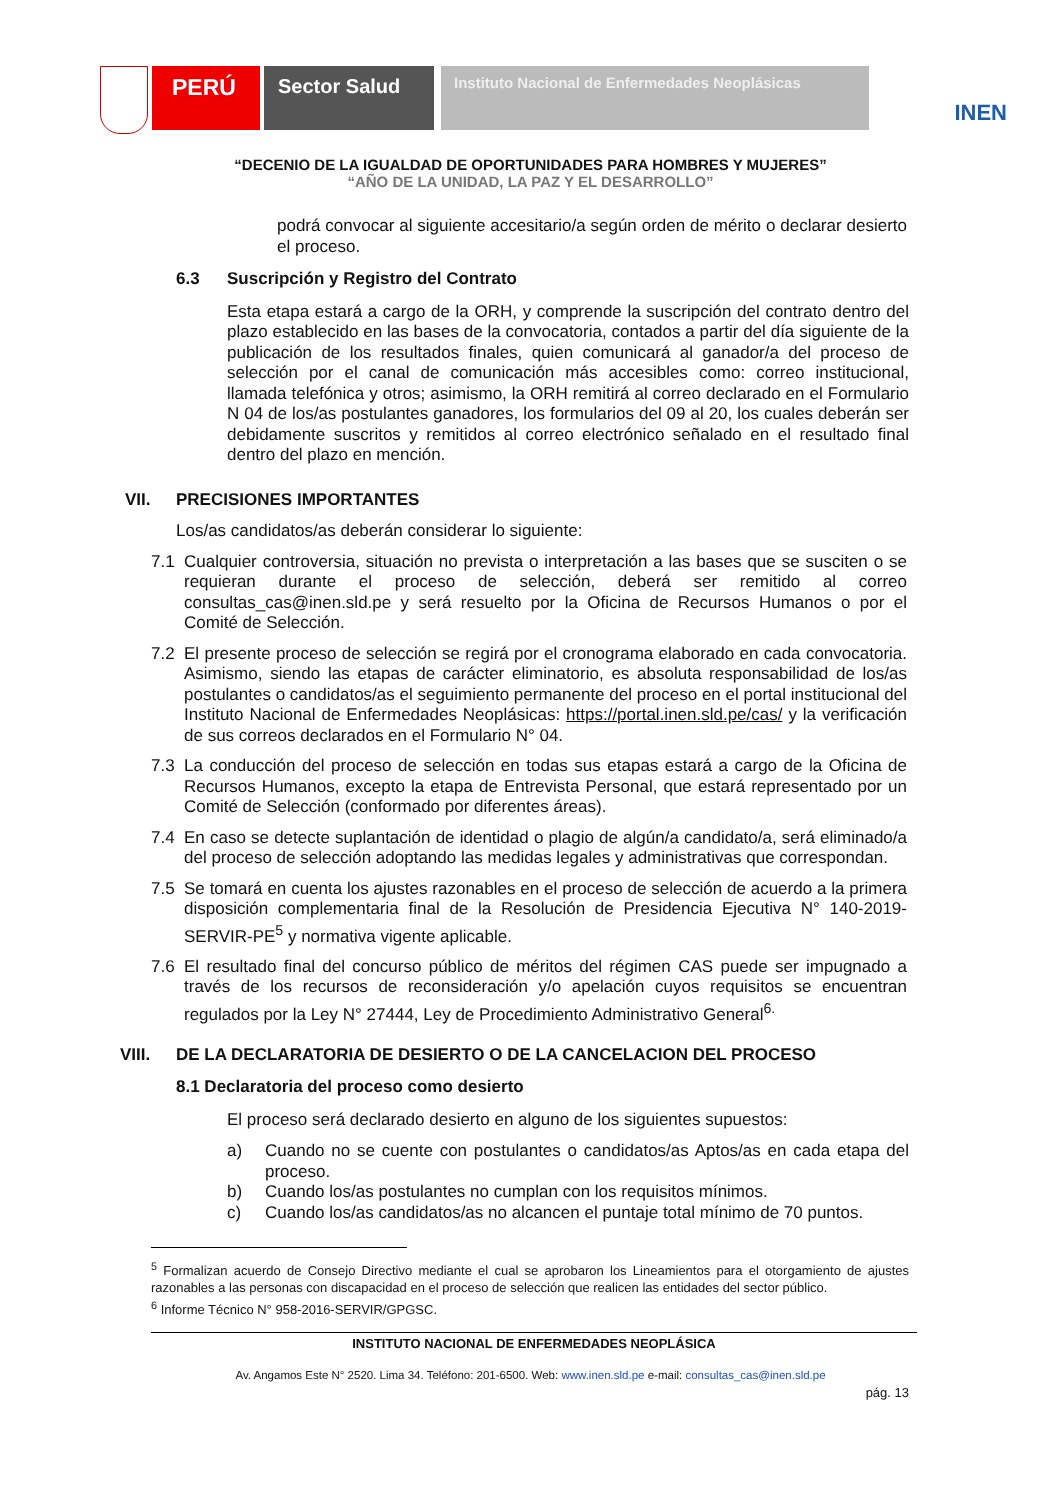PERÚ
Sector Salud
Instituto Nacional de Enfermedades Neoplásicas
INEN
“DECENIO DE LA IGUALDAD DE OPORTUNIDADES PARA HOMBRES Y MUJERES”
“AÑO DE LA UNIDAD, LA PAZ Y EL DESARROLLO”
podrá convocar al siguiente accesitario/a según orden de mérito o declarar desierto el proceso.
6.3 Suscripción y Registro del Contrato
Esta etapa estará a cargo de la ORH, y comprende la suscripción del contrato dentro del plazo establecido en las bases de la convocatoria, contados a partir del día siguiente de la publicación de los resultados finales, quien comunicará al ganador/a del proceso de selección por el canal de comunicación más accesibles como: correo institucional, llamada telefónica y otros; asimismo, la ORH remitirá al correo declarado en el Formulario N 04 de los/as postulantes ganadores, los formularios del 09 al 20, los cuales deberán ser debidamente suscritos y remitidos al correo electrónico señalado en el resultado final dentro del plazo en mención.
VII. PRECISIONES IMPORTANTES
Los/as candidatos/as deberán considerar lo siguiente:
7.1
Cualquier controversia, situación no prevista o interpretación a las bases que se susciten o se requieran durante el proceso de selección, deberá ser remitido al correo consultas_cas@inen.sld.pe y será resuelto por la Oficina de Recursos Humanos o por el Comité de Selección.
7.2
El presente proceso de selección se regirá por el cronograma elaborado en cada convocatoria. Asimismo, siendo las etapas de carácter eliminatorio, es absoluta responsabilidad de los/as postulantes o candidatos/as el seguimiento permanente del proceso en el portal institucional del Instituto Nacional de Enfermedades Neoplásicas: https://portal.inen.sld.pe/cas/ y la verificación de sus correos declarados en el Formulario N° 04.
7.3
La conducción del proceso de selección en todas sus etapas estará a cargo de la Oficina de Recursos Humanos, excepto la etapa de Entrevista Personal, que estará representado por un Comité de Selección (conformado por diferentes áreas).
7.4
En caso se detecte suplantación de identidad o plagio de algún/a candidato/a, será eliminado/a del proceso de selección adoptando las medidas legales y administrativas que correspondan.
7.5
Se tomará en cuenta los ajustes razonables en el proceso de selección de acuerdo a la primera disposición complementaria final de la Resolución de Presidencia Ejecutiva N° 140-2019-SERVIR-PE<sup>5</sup> y normativa vigente aplicable.
7.6
El resultado final del concurso público de méritos del régimen CAS puede ser impugnado a través de los recursos de reconsideración y/o apelación cuyos requisitos se encuentran regulados por la Ley N° 27444, Ley de Procedimiento Administrativo General<sup>6.</sup>
VIII. DE LA DECLARATORIA DE DESIERTO O DE LA CANCELACION DEL PROCESO
8.1 Declaratoria del proceso como desierto
El proceso será declarado desierto en alguno de los siguientes supuestos:
a)
Cuando no se cuente con postulantes o candidatos/as Aptos/as en cada etapa del proceso.
b)
Cuando los/as postulantes no cumplan con los requisitos mínimos.
c)
Cuando los/as candidatos/as no alcancen el puntaje total mínimo de 70 puntos.
<sup>5</sup> Formalizan acuerdo de Consejo Directivo mediante el cual se aprobaron los Lineamientos para el otorgamiento de ajustes razonables a las personas con discapacidad en el proceso de selección que realicen las entidades del sector público.
<sup>6</sup> Informe Técnico N° 958-2016-SERVIR/GPGSC.
INSTITUTO NACIONAL DE ENFERMEDADES NEOPLÁSICA
Av. Angamos Este N° 2520. Lima 34. Teléfono: 201-6500. Web: www.inen.sld.pe e-mail: consultas_cas@inen.sld.pe
pág. 13